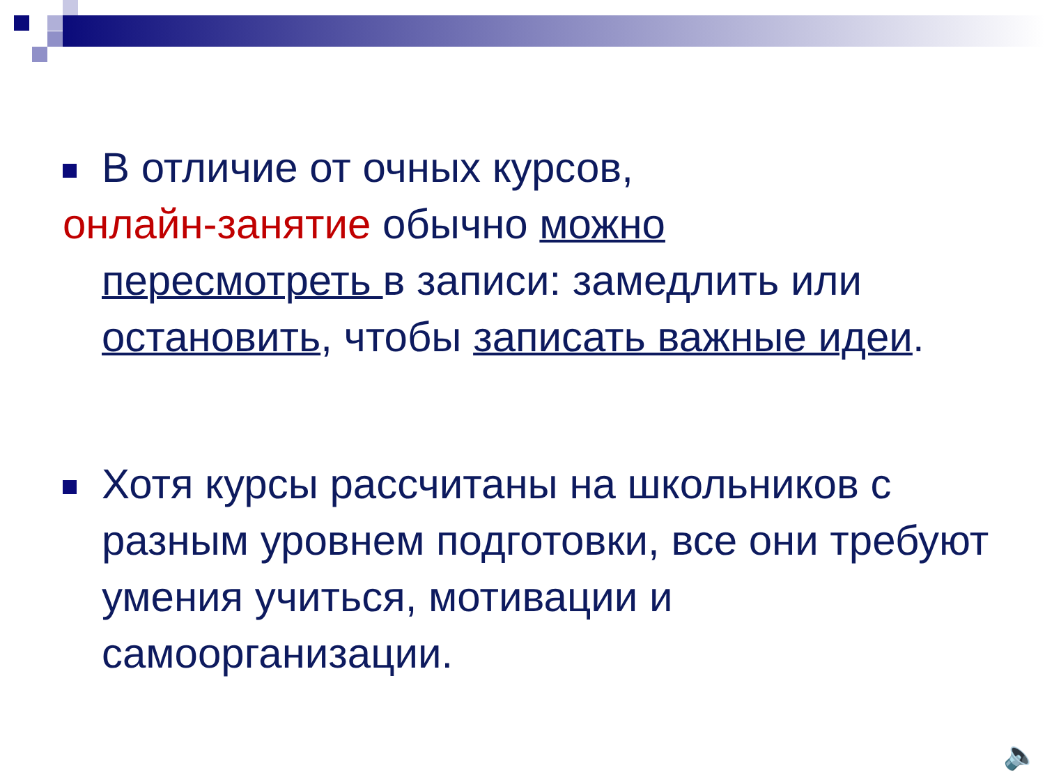В отличие от очных курсов,
онлайн-занятие обычно можно
пересмотреть в записи: замедлить или остановить, чтобы записать важные идеи.
Хотя курсы рассчитаны на школьников с разным уровнем подготовки, все они требуют умения учиться, мотивации и самоорганизации.
🔈